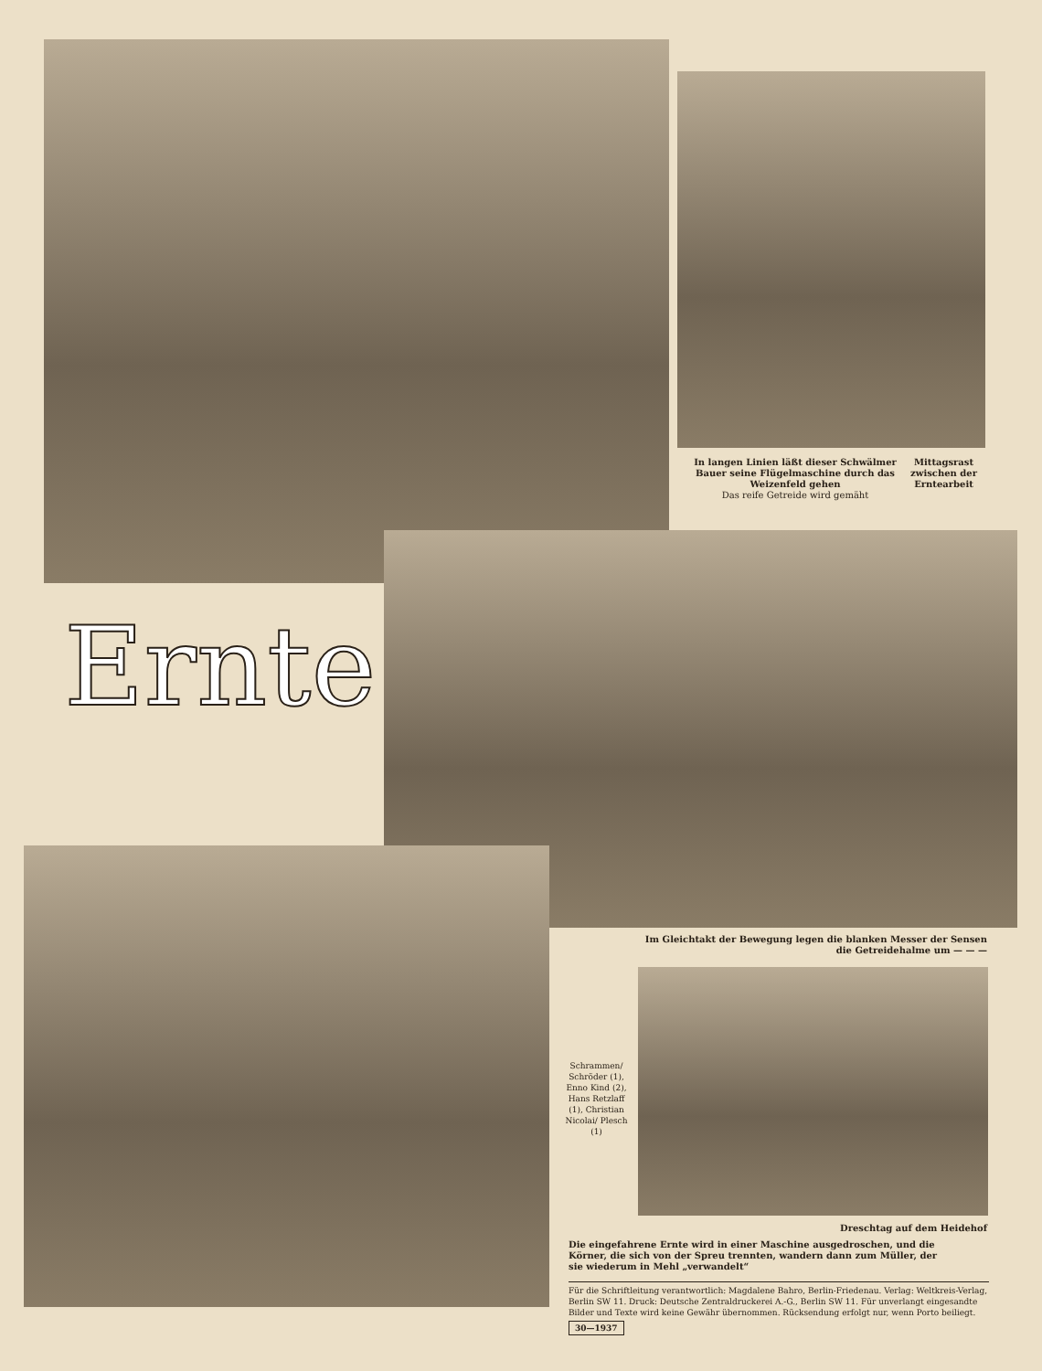In langen Linien läßt dieser Schwälmer Bauer seine Flügelmaschine durch das Weizenfeld gehen
Das reife Getreide wird gemäht
Mittagsrast zwischen der Erntearbeit
Ernte
Im Gleichtakt der Bewegung legen die blanken Messer der Sensen die Getreidehalme um — — —
Schrammen/ Schröder (1), Enno Kind (2), Hans Retzlaff (1), Christian Nicolai/ Plesch (1)
Dreschtag auf dem Heidehof
Die eingefahrene Ernte wird in einer Maschine ausgedroschen, und die Körner, die sich von der Spreu trennten, wandern dann zum Müller, der sie wiederum in Mehl „verwandelt“
Für die Schriftleitung verantwortlich: Magdalene Bahro, Berlin-Friedenau. Verlag: Weltkreis-Verlag, Berlin SW 11. Druck: Deutsche Zentraldruckerei A.-G., Berlin SW 11. Für unverlangt eingesandte Bilder und Texte wird keine Gewähr übernommen. Rücksendung erfolgt nur, wenn Porto beiliegt.
30—1937